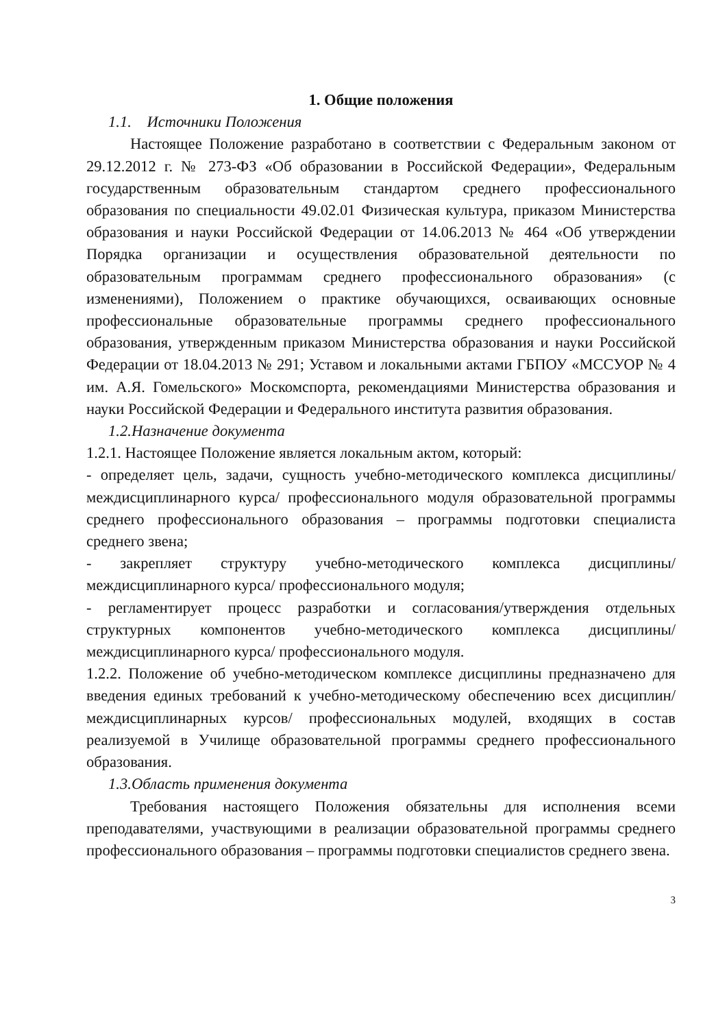1. Общие положения
1.1. Источники Положения
Настоящее Положение разработано в соответствии с Федеральным законом от 29.12.2012 г. № 273-ФЗ «Об образовании в Российской Федерации», Федеральным государственным образовательным стандартом среднего профессионального образования по специальности 49.02.01 Физическая культура, приказом Министерства образования и науки Российской Федерации от 14.06.2013 № 464 «Об утверждении Порядка организации и осуществления образовательной деятельности по образовательным программам среднего профессионального образования» (с изменениями), Положением о практике обучающихся, осваивающих основные профессиональные образовательные программы среднего профессионального образования, утвержденным приказом Министерства образования и науки Российской Федерации от 18.04.2013 № 291; Уставом и локальными актами ГБПОУ «МССУОР № 4 им. А.Я. Гомельского» Москомспорта, рекомендациями Министерства образования и науки Российской Федерации и Федерального института развития образования.
1.2.Назначение документа
1.2.1. Настоящее Положение является локальным актом, который:
- определяет цель, задачи, сущность учебно-методического комплекса дисциплины/междисциплинарного курса/ профессионального модуля образовательной программы среднего профессионального образования – программы подготовки специалиста среднего звена;
- закрепляет структуру учебно-методического комплекса дисциплины/междисциплинарного курса/ профессионального модуля;
- регламентирует процесс разработки и согласования/утверждения отдельных структурных компонентов учебно-методического комплекса дисциплины/междисциплинарного курса/ профессионального модуля.
1.2.2. Положение об учебно-методическом комплексе дисциплины предназначено для введения единых требований к учебно-методическому обеспечению всех дисциплин/междисциплинарных курсов/ профессиональных модулей, входящих в состав реализуемой в Училище образовательной программы среднего профессионального образования.
1.3.Область применения документа
Требования настоящего Положения обязательны для исполнения всеми преподавателями, участвующими в реализации образовательной программы среднего профессионального образования – программы подготовки специалистов среднего звена.
3